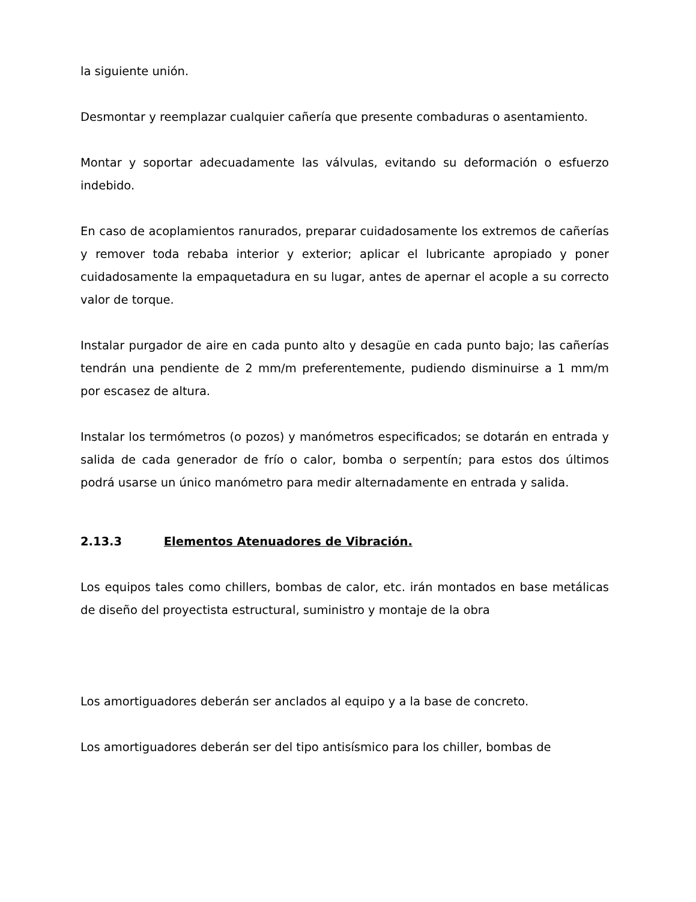la siguiente unión.
Desmontar y reemplazar cualquier cañería que presente combaduras o asentamiento.
Montar y soportar adecuadamente las válvulas, evitando su deformación o esfuerzo indebido.
En caso de acoplamientos ranurados, preparar cuidadosamente los extremos de cañerías y remover toda rebaba interior y exterior; aplicar el lubricante apropiado y poner cuidadosamente la empaquetadura en su lugar, antes de apernar el acople a su correcto valor de torque.
Instalar purgador de aire en cada punto alto y desagüe en cada punto bajo; las cañerías tendrán una pendiente de 2 mm/m preferentemente, pudiendo disminuirse a 1 mm/m por escasez de altura.
Instalar los termómetros (o pozos) y manómetros especificados; se dotarán en entrada y salida de cada generador de frío o calor, bomba o serpentín; para estos dos últimos podrá usarse un único manómetro para medir alternadamente en entrada y salida.
2.13.3 Elementos Atenuadores de Vibración.
Los equipos tales como chillers, bombas de calor, etc. irán montados en base metálicas de diseño del proyectista estructural, suministro y montaje de la obra
Los amortiguadores deberán ser anclados al equipo y a la base de concreto.
Los amortiguadores deberán ser del tipo antisísmico para los chiller, bombas de